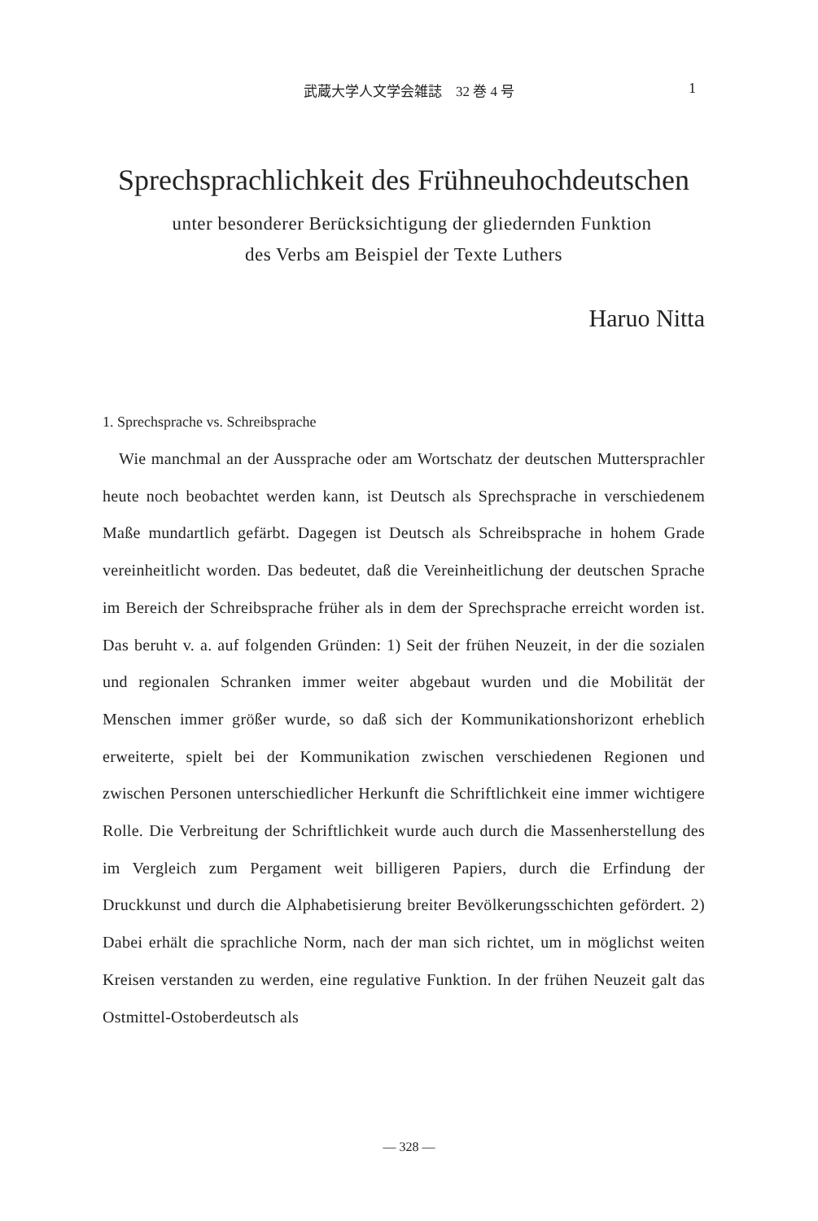武蔵大学人文学会雑誌　32 巻 4 号
1
Sprechsprachlichkeit des Frühneuhochdeutschen
unter besonderer Berücksichtigung der gliedernden Funktion
des Verbs am Beispiel der Texte Luthers
Haruo Nitta
1. Sprechsprache vs. Schreibsprache
Wie manchmal an der Aussprache oder am Wortschatz der deutschen Muttersprachler heute noch beobachtet werden kann, ist Deutsch als Sprechsprache in verschiedenem Maße mundartlich gefärbt. Dagegen ist Deutsch als Schreibsprache in hohem Grade vereinheitlicht worden. Das bedeutet, daß die Vereinheitlichung der deutschen Sprache im Bereich der Schreibsprache früher als in dem der Sprechsprache erreicht worden ist. Das beruht v. a. auf folgenden Gründen: 1) Seit der frühen Neuzeit, in der die sozialen und regionalen Schranken immer weiter abgebaut wurden und die Mobilität der Menschen immer größer wurde, so daß sich der Kommunikationshorizont erheblich erweiterte, spielt bei der Kommunikation zwischen verschiedenen Regionen und zwischen Personen unterschiedlicher Herkunft die Schriftlichkeit eine immer wichtigere Rolle. Die Verbreitung der Schriftlichkeit wurde auch durch die Massenherstellung des im Vergleich zum Pergament weit billigeren Papiers, durch die Erfindung der Druckkunst und durch die Alphabetisierung breiter Bevölkerungsschichten gefördert. 2) Dabei erhält die sprachliche Norm, nach der man sich richtet, um in möglichst weiten Kreisen verstanden zu werden, eine regulative Funktion. In der frühen Neuzeit galt das Ostmittel-Ostoberdeutsch als
— 328 —